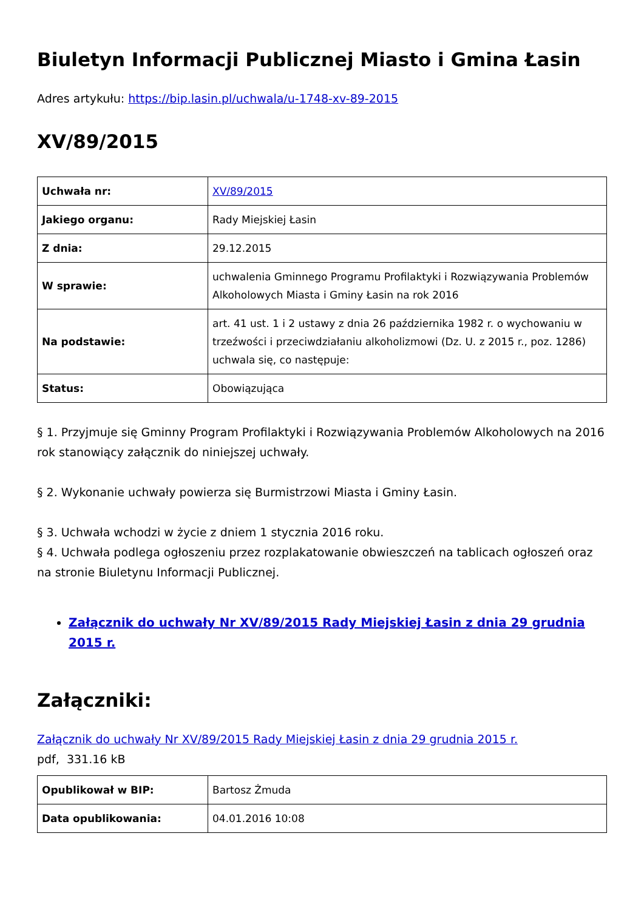Biuletyn Informacji Publicznej Miasto i Gmina Łasin
Adres artykułu: https://bip.lasin.pl/uchwala/u-1748-xv-89-2015
XV/89/2015
| Uchwała nr: | XV/89/2015 |
| Jakiego organu: | Rady Miejskiej Łasin |
| Z dnia: | 29.12.2015 |
| W sprawie: | uchwalenia Gminnego Programu Profilaktyki i Rozwiązywania Problemów Alkoholowych Miasta i Gminy Łasin na rok 2016 |
| Na podstawie: | art. 41 ust. 1 i 2 ustawy z dnia 26 października 1982 r. o wychowaniu w trzeźwości i przeciwdziałaniu alkoholizmowi (Dz. U. z 2015 r., poz. 1286) uchwala się, co następuje: |
| Status: | Obowiązująca |
§ 1. Przyjmuje się Gminny Program Profilaktyki i Rozwiązywania Problemów Alkoholowych na 2016 rok stanowiący załącznik do niniejszej uchwały.
§ 2. Wykonanie uchwały powierza się Burmistrzowi Miasta i Gminy Łasin.
§ 3. Uchwała wchodzi w życie z dniem 1 stycznia 2016 roku.
§ 4. Uchwała podlega ogłoszeniu przez rozplakatowanie obwieszczeń na tablicach ogłoszeń oraz na stronie Biuletynu Informacji Publicznej.
Załącznik do uchwały Nr XV/89/2015 Rady Miejskiej Łasin z dnia 29 grudnia 2015 r.
Załączniki:
Załącznik do uchwały Nr XV/89/2015 Rady Miejskiej Łasin z dnia 29 grudnia 2015 r.
pdf, 331.16 kB
| Opublikował w BIP: | Bartosz Żmuda |
| Data opublikowania: | 04.01.2016 10:08 |